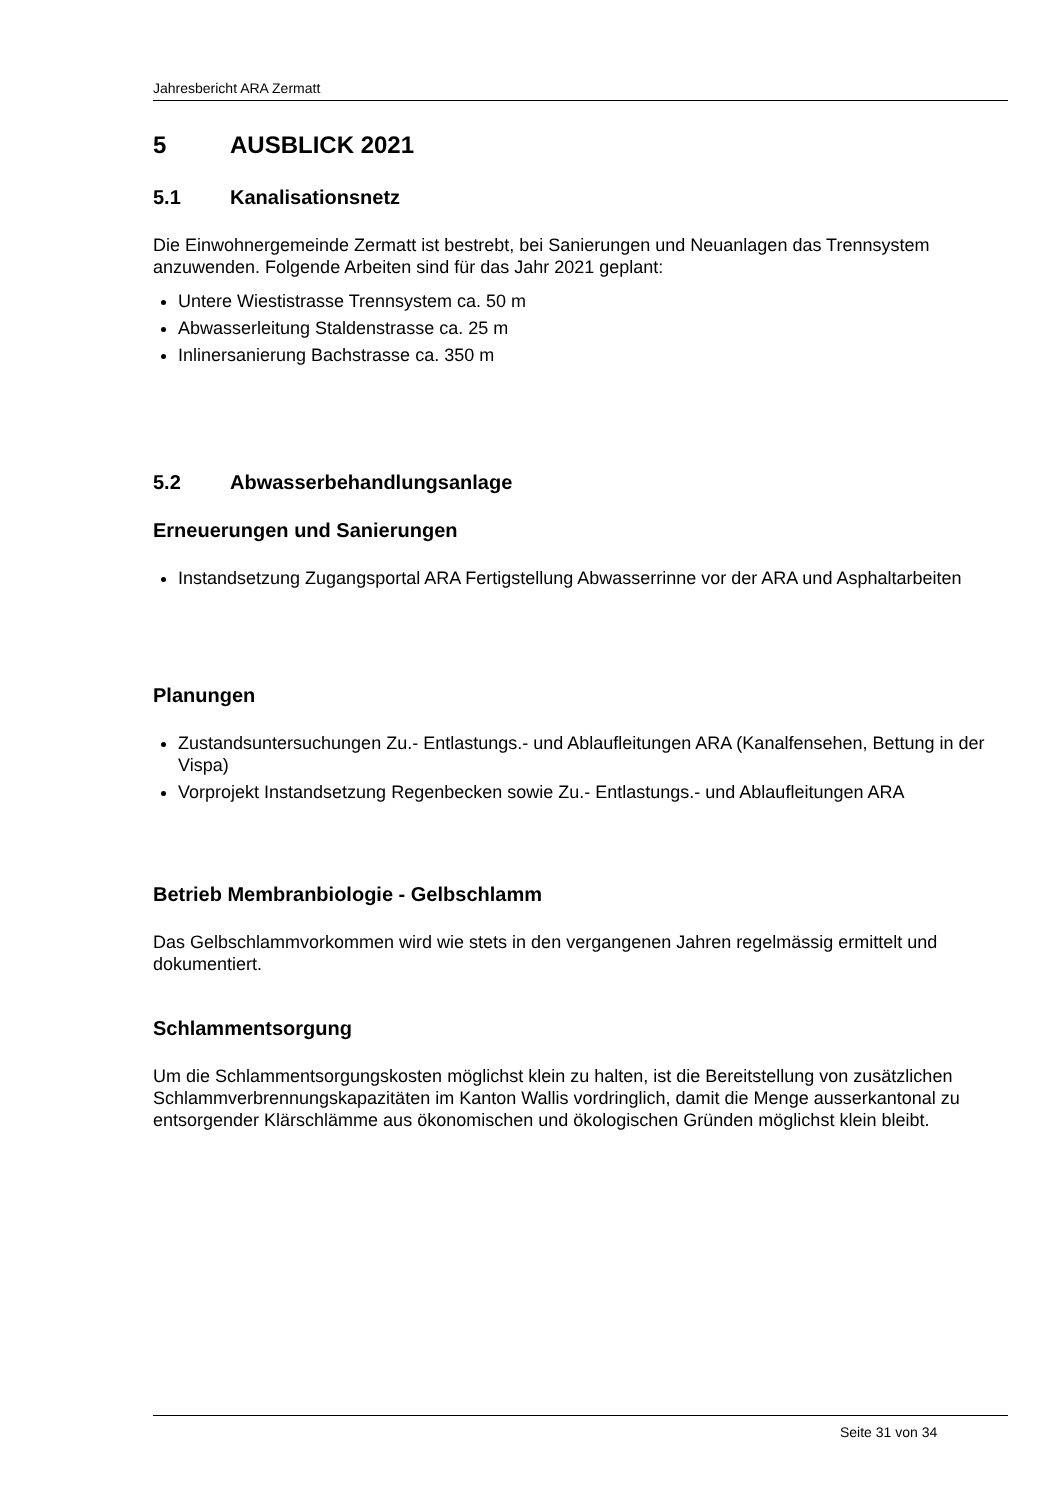Jahresbericht ARA Zermatt
5 AUSBLICK 2021
5.1 Kanalisationsnetz
Die Einwohnergemeinde Zermatt ist bestrebt, bei Sanierungen und Neuanlagen das Trennsystem anzuwenden. Folgende Arbeiten sind für das Jahr 2021 geplant:
Untere Wiestistrasse Trennsystem ca. 50 m
Abwasserleitung Staldenstrasse ca. 25 m
Inlinersanierung Bachstrasse ca. 350 m
5.2 Abwasserbehandlungsanlage
Erneuerungen und Sanierungen
Instandsetzung Zugangsportal ARA Fertigstellung Abwasserrinne vor der ARA und Asphaltarbeiten
Planungen
Zustandsuntersuchungen Zu.- Entlastungs.- und Ablaufleitungen ARA (Kanalfensehen, Bettung in der Vispa)
Vorprojekt Instandsetzung Regenbecken sowie Zu.- Entlastungs.- und Ablaufleitungen ARA
Betrieb Membranbiologie - Gelbschlamm
Das Gelbschlammvorkommen wird wie stets in den vergangenen Jahren regelmässig ermittelt und dokumentiert.
Schlammentsorgung
Um die Schlammentsorgungskosten möglichst klein zu halten, ist die Bereitstellung von zusätzlichen Schlammverbrennungskapazitäten im Kanton Wallis vordringlich, damit die Menge ausserkantonal zu entsorgender Klärschlämme aus ökonomischen und ökologischen Gründen möglichst klein bleibt.
Seite 31 von 34